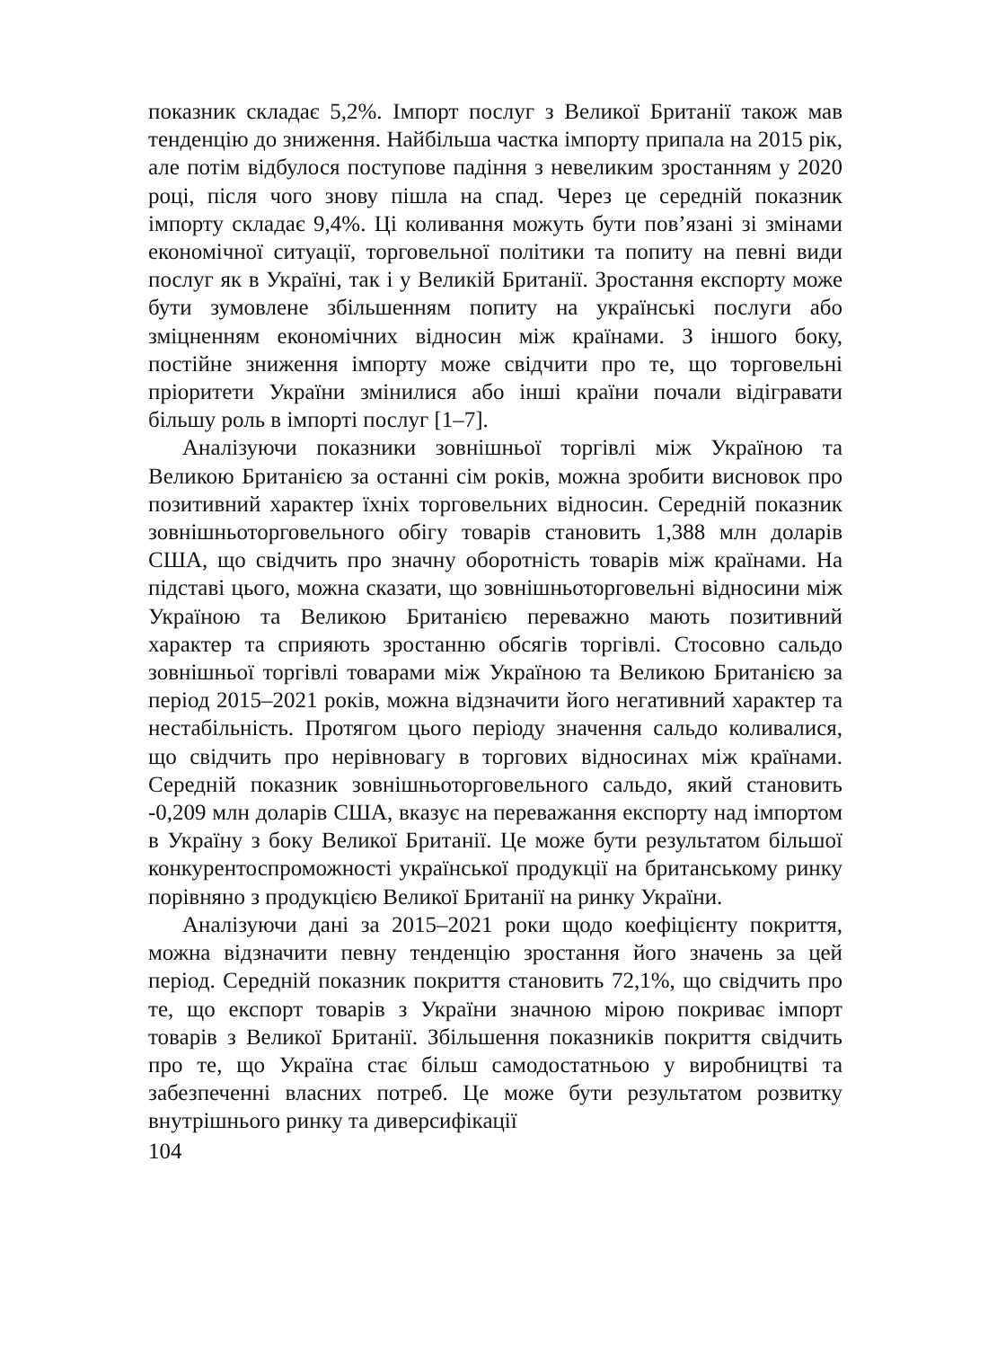показник складає 5,2%. Імпорт послуг з Великої Британії також мав тенденцію до зниження. Найбільша частка імпорту припала на 2015 рік, але потім відбулося поступове падіння з невеликим зростанням у 2020 році, після чого знову пішла на спад. Через це середній показник імпорту складає 9,4%. Ці коливання можуть бути пов’язані зі змінами економічної ситуації, торговельної політики та попиту на певні види послуг як в Україні, так і у Великій Британії. Зростання експорту може бути зумовлене збільшенням попиту на українські послуги або зміцненням економічних відносин між країнами. З іншого боку, постійне зниження імпорту може свідчити про те, що торговельні пріоритети України змінилися або інші країни почали відігравати більшу роль в імпорті послуг [1–7].
Аналізуючи показники зовнішньої торгівлі між Україною та Великою Британією за останні сім років, можна зробити висновок про позитивний характер їхніх торговельних відносин. Середній показник зовнішньоторговельного обігу товарів становить 1,388 млн доларів США, що свідчить про значну оборотність товарів між країнами. На підставі цього, можна сказати, що зовнішньоторговельні відносини між Україною та Великою Британією переважно мають позитивний характер та сприяють зростанню обсягів торгівлі. Стосовно сальдо зовнішньої торгівлі товарами між Україною та Великою Британією за період 2015–2021 років, можна відзначити його негативний характер та нестабільність. Протягом цього періоду значення сальдо коливалися, що свідчить про нерівновагу в торгових відносинах між країнами. Середній показник зовнішньоторговельного сальдо, який становить -0,209 млн доларів США, вказує на переважання експорту над імпортом в Україну з боку Великої Британії. Це може бути результатом більшої конкурентоспроможності української продукції на британському ринку порівняно з продукцією Великої Британії на ринку України.
Аналізуючи дані за 2015–2021 роки щодо коефіцієнту покриття, можна відзначити певну тенденцію зростання його значень за цей період. Середній показник покриття становить 72,1%, що свідчить про те, що експорт товарів з України значною мірою покриває імпорт товарів з Великої Британії. Збільшення показників покриття свідчить про те, що Україна стає більш самодостатньою у виробництві та забезпеченні власних потреб. Це може бути результатом розвитку внутрішнього ринку та диверсифікації
104